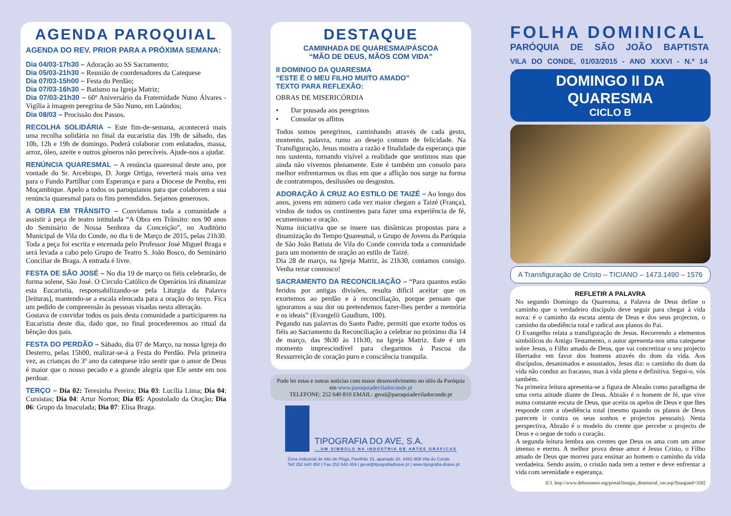AGENDA PAROQUIAL
AGENDA DO REV. PRIOR PARA A PRÓXIMA SEMANA:
Dia 04/03-17h30 – Adoração ao SS Sacramento;
Dia 05/03-21h30 – Reunião de coordenadores da Catequese
Dia 07/03-15h00 – Festa do Perdão;
Dia 07/03-16h30 – Batismo na Igreja Matriz;
Dia 07/03-21h30 – 60º Aniversário da Fraternidade Nuno Álvares - Vigília à imagem peregrina de São Nuno, em Laúndos;
Dia 08/03 – Procissão dos Passos.
RECOLHA SOLIDÁRIA – Este fim-de-semana, acontecerá mais uma recolha solidária no final da eucaristia das 19h de sábado, das 10h, 12h e 19h de domingo. Poderá colaborar com enlatados, massa, arroz, óleo, azeite e outros géneros não perecíveis. Ajude-nos a ajudar.
RENÚNCIA QUARESMAL – A renúncia quaresmal deste ano, por vontade do Sr. Arcebispo, D. Jorge Ortiga, reverterá mais uma vez para o Fundo Partilhar com Esperança e para a Diocese de Pemba, em Moçambique. Apelo a todos os paroquianos para que colaborem a sua renúncia quaresmal para os fins pretendidos. Sejamos generosos.
A OBRA EM TRÂNSITO – Convidamos toda a comunidade a assistir à peça de teatro intitulada “A Obra em Trânsito: nos 90 anos do Seminário de Nossa Senhora da Conceição”, no Auditório Municipal de Vila do Conde, no dia 6 de Março de 2015, pelas 21h30. Toda a peça foi escrita e encenada pelo Professor José Miguel Braga e será levada a cabo pelo Grupo de Teatro S. João Bosco, do Seminário Conciliar de Braga. A entrada é livre.
FESTA DE SÃO JOSÉ – No dia 19 de março os fiéis celebrarão, de forma solene, São José. O Circulo Católico de Operários irá dinamizar esta Eucaristia, responsabilizando-se pela Liturgia da Palavra [leituras], mantendo-se a escala elencada para a oração do terço. Fica um pedido de compreensão às pessoas visadas nesta alteração.
Gostava de convidar todos os pais desta comunidade a participarem na Eucaristia deste dia, dado que, no final procederemos ao ritual da bênção dos pais.
FESTA DO PERDÃO – Sábado, dia 07 de Março, na nossa Igreja do Desterro, pelas 15h00, realizar-se-á a Festa do Perdão. Pela primeira vez, as crianças do 3º ano da catequese irão sentir que o amor de Deus é maior que o nosso pecado e a grande alegria que Ele sente em nos perdoar.
TERÇO – Dia 02: Teresinha Pereira; Dia 03: Lucília Lima; Dia 04: Cursistas; Dia 04: Artur Norton; Dia 05: Apostolado da Oração; Dia 06: Grupo da Imaculada; Dia 07: Elisa Braga.
DESTAQUE
CAMINHADA DE QUARESMA/PÁSCOA
“MÃO DE DEUS, MÃOS COM VIDA”
II DOMINGO DA QUARESMA
“ESTE É O MEU FILHO MUITO AMADO”
TEXTO PARA REFLEXÃO:
OBRAS DE MISERICÓRDIA
• Dar pousada aos peregrinos
• Consolar os aflitos
Todos somos peregrinos, caminhando através de cada gesto, momento, palavra, rumo ao desejo comum de felicidade. Na Transfiguração, Jesus mostra a razão e finalidade da esperança que nos sustenta, tornando visível a realidade que sentimos mas que ainda não vivemos plenamente. Este é também um consolo para melhor enfrentarmos os dias em que a aflição nos surge na forma de contratempos, desilusões ou desgostos.
ADORAÇÃO À CRUZ AO ESTILO DE TAIZÉ – Ao longo dos anos, jovens em número cada vez maior chegam a Taizé (França), vindos de todos os continentes para fazer uma experiência de fé, ecumenismo e oração.
Numa iniciativa que se insere nas dinâmicas propostas para a dinamização do Tempo Quaresmal, o Grupo de Jovens da Paróquia de São João Batista de Vila do Conde convida toda a comunidade para um momento de oração ao estilo de Taizé.
Dia 28 de março, na Igreja Matriz, às 21h30, contamos consigo. Venha rezar connosco!
SACRAMENTO DA RECONCILIAÇÃO – “Para quantos estão feridos por antigas divisões, resulta difícil aceitar que os exortemos ao perdão e à reconciliação, porque pensam que ignoramos a sua dor ou pretendemos fazer-lhes perder a memória e os ideais” (Evangelii Gaudium, 100).
Pegando nas palavras do Santo Padre, permiti que exorte todos os fiéis ao Sacramento da Reconciliação a celebrar no próximo dia 14 de março, das 9h30 às 11h30, na Igreja Matriz. Este é um momento imprescindível para chegarmos à Pascoa da Ressurreição de coração puro e consciência tranquila.
Pode ler estas e outras notícias com maior desenvolvimento no sítio da Paróquia em www.paroquiadeviladoconde.pt
TELEFONE: 252 640 810 EMAIL: geral@paroquiadeviladoconde.pt
TIPOGRAFIA DO AVE, S.A.
...UM SÍMBOLO NA INDÚSTRIA DE ARTES GRÁFICAS
Zona Industrial de Alto de Pêga, Pavilhão 15, apartado 20, 4481-909 Vila do Conde
Telf 252 640 450 | Fax 252 640 459 | geral@tipografiadoave.pt | www.tipografia-doave.pt
FOLHA DOMINICAL
PARÓQUIA DE SÃO JOÃO BAPTISTA
VILA DO CONDE, 01/03/2015 - ANO XXXVI - N.º 14
DOMINGO II DA QUARESMA
CICLO B
A Transfiguração de Cristo – TICIANO – 1473.1490 – 1576
REFLETIR A PALAVRA
No segundo Domingo da Quaresma, a Palavra de Deus define o caminho que o verdadeiro discípulo deve seguir para chegar à vida nova: é o caminho da escuta atenta de Deus e dos seus projectos, o caminho da obediência total e radical aos planos do Pai.
O Evangelho relata a transfiguração de Jesus. Recorrendo a elementos simbólicos do Antigo Testamento, o autor apresenta-nos uma catequese sobre Jesus, o Filho amado de Deus, que vai concretizar o seu projecto libertador em favor dos homens através do dom da vida. Aos discípulos, desanimados e assustados, Jesus diz: o caminho do dom da vida não conduz ao fracasso, mas à vida plena e definitiva. Segui-o, vós também.
Na primeira leitura apresenta-se a figura de Abraão como paradigma de uma certa atitude diante de Deus. Abraão é o homem de fé, que vive numa constante escuta de Deus, que aceita os apelos de Deus e que lhes responde com a obediência total (mesmo quando os planos de Deus parecem ir contra os seus sonhos e projectos pessoais). Nesta perspectiva, Abraão é o modelo do crente que percebe o projecto de Deus e o segue de todo o coração.
A segunda leitura lembra aos crentes que Deus os ama com um amor imenso e eterno. A melhor prova desse amor é Jesus Cristo, o Filho amado de Deus que morreu para ensinar ao homem o caminho da vida verdadeira. Sendo assim, o cristão nada tem a temer e deve enfrentar a vida com serenidade e esperança.
[Cf. http://www.dehonianos.org/portal/liturgia_dominical_ver.asp?liturgiaid=350]